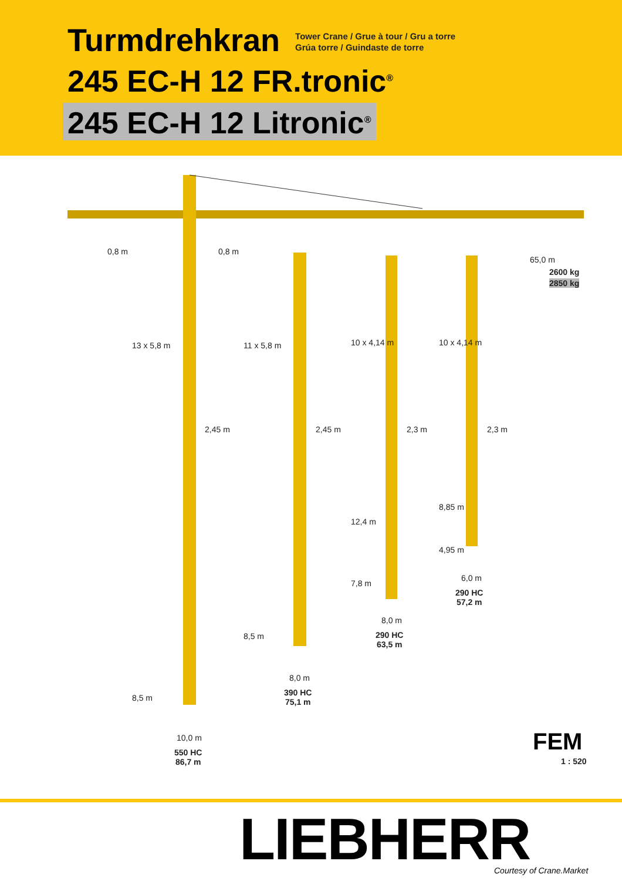Turmdrehkran
Tower Crane / Grue à tour / Gru a torre
Grúa torre / Guindaste de torre
245 EC-H 12 FR.tronic<sup>®</sup>
245 EC-H 12 Litronic<sup>®</sup>
0,8 m 0,8 m
65,0 m
2600 kg
2850 kg
13 x 5,8 m 11 x 5,8 m 10 x 4,14 m 10 x 4,14 m
2,45 m 2,45 m 2,3 m 2,3 m
8,85 m
12,4 m
4,95 m
6,0 m
290 HC
57,2 m
7,8 m
8,0 m
290 HC
63,5 m
8,5 m
8,0 m
390 HC
75,1 m
8,5 m
10,0 m
550 HC
86,7 m
FEM
1 : 520
LIEBHERR Courtesy of Crane.Market